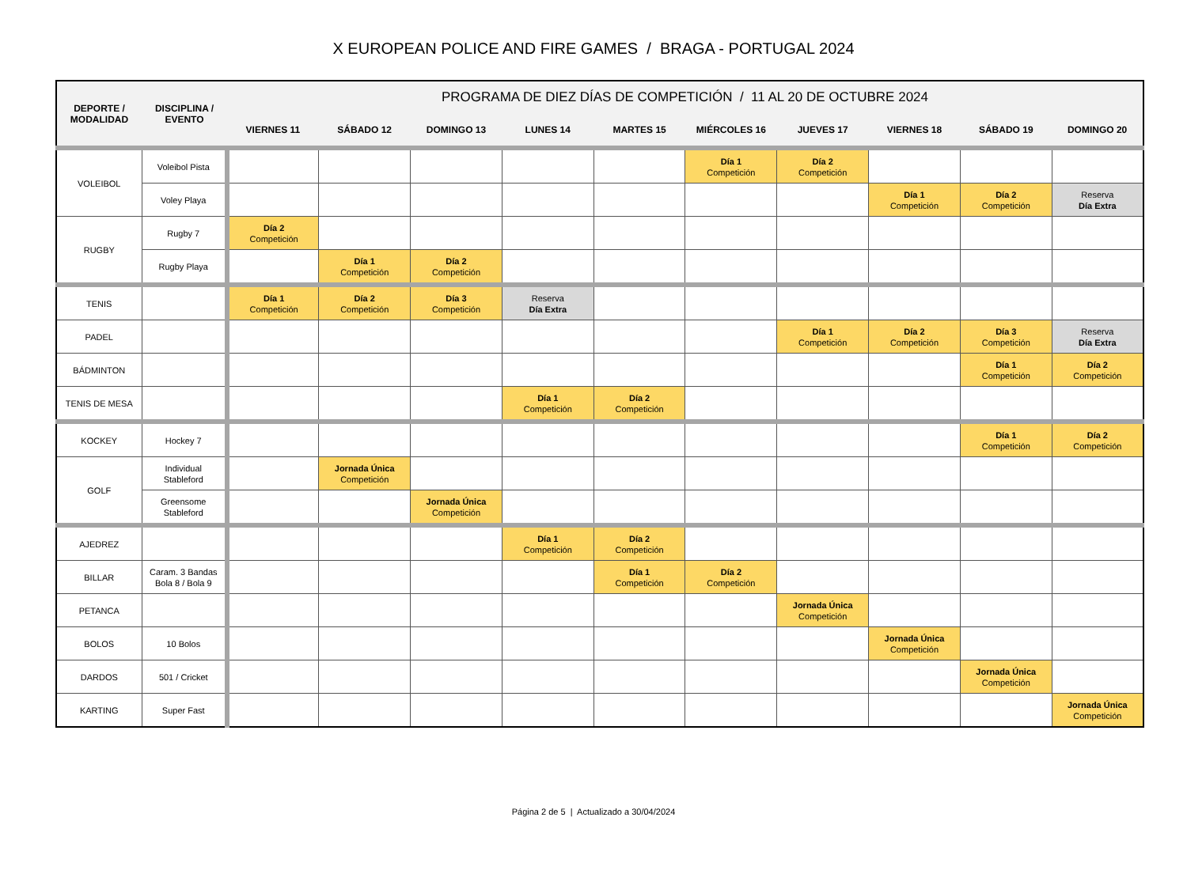X EUROPEAN POLICE AND FIRE GAMES / BRAGA - PORTUGAL 2024
| DEPORTE / MODALIDAD | DISCIPLINA / EVENTO | PROGRAMA DE DIEZ DÍAS DE COMPETICIÓN / 11 AL 20 DE OCTUBRE 2024 | | | | | | | | | |
| --- | --- | --- | --- | --- | --- | --- | --- | --- | --- | --- | --- |
| | | VIERNES 11 | SÁBADO 12 | DOMINGO 13 | LUNES 14 | MARTES 15 | MIÉRCOLES 16 | JUEVES 17 | VIERNES 18 | SÁBADO 19 | DOMINGO 20 |
| VOLEIBOL | Voleibol Pista | | | | | | Día 1 Competición | Día 2 Competición | | | |
| | Voley Playa | | | | | | | | Día 1 Competición | Día 2 Competición | Reserva Día Extra |
| RUGBY | Rugby 7 | Día 2 Competición | | | | | | | | | |
| | Rugby Playa | | Día 1 Competición | Día 2 Competición | | | | | | | |
| TENIS | | Día 1 Competición | Día 2 Competición | Día 3 Competición | Reserva Día Extra | | | | | | |
| PADEL | | | | | | | | Día 1 Competición | Día 2 Competición | Día 3 Competición | Reserva Día Extra |
| BÁDMINTON | | | | | | | | | | Día 1 Competición | Día 2 Competición |
| TENIS DE MESA | | | | | Día 1 Competición | Día 2 Competición | | | | | |
| KOCKEY | Hockey 7 | | | | | | | | | Día 1 Competición | Día 2 Competición |
| GOLF | Individual Stableford | | Jornada Única Competición | | | | | | | | |
| | Greensome Stableford | | | Jornada Única Competición | | | | | | | |
| AJEDREZ | | | | | Día 1 Competición | Día 2 Competición | | | | | |
| BILLAR | Caram. 3 Bandas Bola 8 / Bola 9 | | | | | Día 1 Competición | Día 2 Competición | | | | |
| PETANCA | | | | | | | | Jornada Única Competición | | | |
| BOLOS | 10 Bolos | | | | | | | | Jornada Única Competición | | |
| DARDOS | 501 / Cricket | | | | | | | | | Jornada Única Competición | |
| KARTING | Super Fast | | | | | | | | | | Jornada Única Competición |
Página 2 de 5 | Actualizado a 30/04/2024